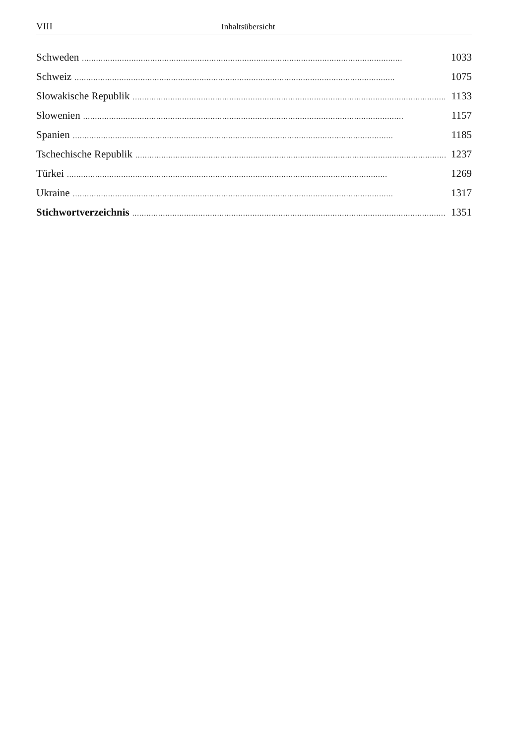VIII Inhaltsübersicht
Schweden........................................................................................................................................ 1033
Schweiz........................................................................................................................................ 1075
Slowakische Republik........................................................................................................................................ 1133
Slowenien........................................................................................................................................ 1157
Spanien........................................................................................................................................ 1185
Tschechische Republik........................................................................................................................................ 1237
Türkei........................................................................................................................................ 1269
Ukraine........................................................................................................................................ 1317
Stichwortverzeichnis........................................................................................................................................ 1351